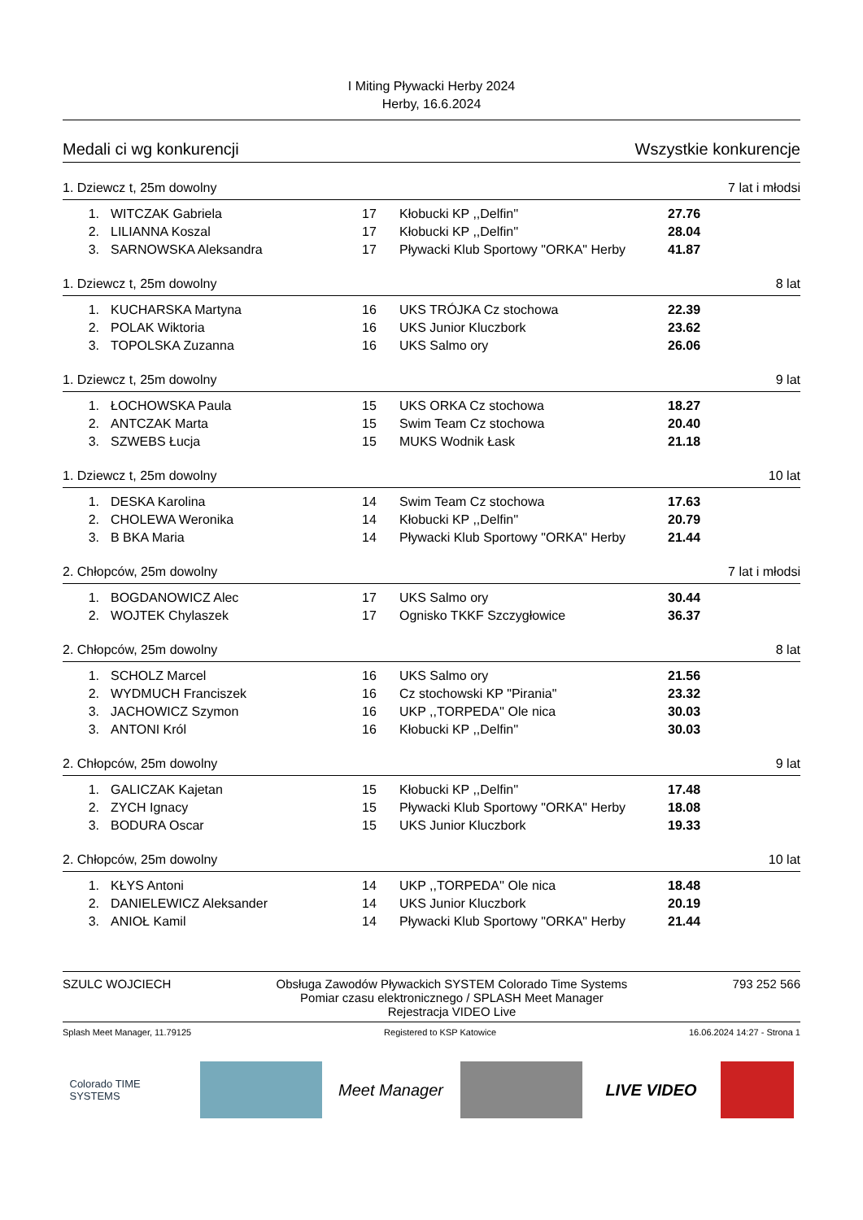I Miting Pływacki Herby 2024
Herby, 16.6.2024
Medali ci wg konkurencji Wszystkie konkurencje
1. Dziewcz t, 25m dowolny 7 lat i młodsi
| 1. | WITCZAK Gabriela | 17 | Kłobucki KP ,,Delfin'' | 27.76 |
| 2. | LILIANNA Koszal | 17 | Kłobucki KP ,,Delfin'' | 28.04 |
| 3. | SARNOWSKA Aleksandra | 17 | Pływacki Klub Sportowy "ORKA" Herby | 41.87 |
1. Dziewcz t, 25m dowolny 8 lat
| 1. | KUCHARSKA Martyna | 16 | UKS TRÓJKA Cz stochowa | 22.39 |
| 2. | POLAK Wiktoria | 16 | UKS Junior Kluczbork | 23.62 |
| 3. | TOPOLSKA Zuzanna | 16 | UKS Salmo ory | 26.06 |
1. Dziewcz t, 25m dowolny 9 lat
| 1. | ŁOCHOWSKA Paula | 15 | UKS ORKA Cz stochowa | 18.27 |
| 2. | ANTCZAK Marta | 15 | Swim Team Cz stochowa | 20.40 |
| 3. | SZWEBS Łucja | 15 | MUKS Wodnik Łask | 21.18 |
1. Dziewcz t, 25m dowolny 10 lat
| 1. | DESKA Karolina | 14 | Swim Team Cz stochowa | 17.63 |
| 2. | CHOLEWA Weronika | 14 | Kłobucki KP ,,Delfin'' | 20.79 |
| 3. | B BKA Maria | 14 | Pływacki Klub Sportowy "ORKA" Herby | 21.44 |
2. Chłopców, 25m dowolny 7 lat i młodsi
| 1. | BOGDANOWICZ Alec | 17 | UKS Salmo ory | 30.44 |
| 2. | WOJTEK Chylaszek | 17 | Ognisko TKKF Szczygłowice | 36.37 |
2. Chłopców, 25m dowolny 8 lat
| 1. | SCHOLZ Marcel | 16 | UKS Salmo ory | 21.56 |
| 2. | WYDMUCH Franciszek | 16 | Cz stochowski KP "Pirania" | 23.32 |
| 3. | JACHOWICZ Szymon | 16 | UKP ,,TORPEDA'' Ole nica | 30.03 |
| 3. | ANTONI Król | 16 | Kłobucki KP ,,Delfin'' | 30.03 |
2. Chłopców, 25m dowolny 9 lat
| 1. | GALICZAK Kajetan | 15 | Kłobucki KP ,,Delfin'' | 17.48 |
| 2. | ZYCH Ignacy | 15 | Pływacki Klub Sportowy "ORKA" Herby | 18.08 |
| 3. | BODURA Oscar | 15 | UKS Junior Kluczbork | 19.33 |
2. Chłopców, 25m dowolny 10 lat
| 1. | KŁYS Antoni | 14 | UKP ,,TORPEDA'' Ole nica | 18.48 |
| 2. | DANIELEWICZ Aleksander | 14 | UKS Junior Kluczbork | 20.19 |
| 3. | ANIOŁ Kamil | 14 | Pływacki Klub Sportowy "ORKA" Herby | 21.44 |
SZULC WOJCIECH Obsługa Zawodów Pływackich SYSTEM Colorado Time Systems
Pomiar czasu elektronicznego / SPLASH Meet Manager
Rejestracja VIDEO Live
793 252 566
Splash Meet Manager, 11.79125 Registered to KSP Katowice 16.06.2024 14:27 - Strona 1
Colorado TIME SYSTEMS
Meet Manager LIVE VIDEO